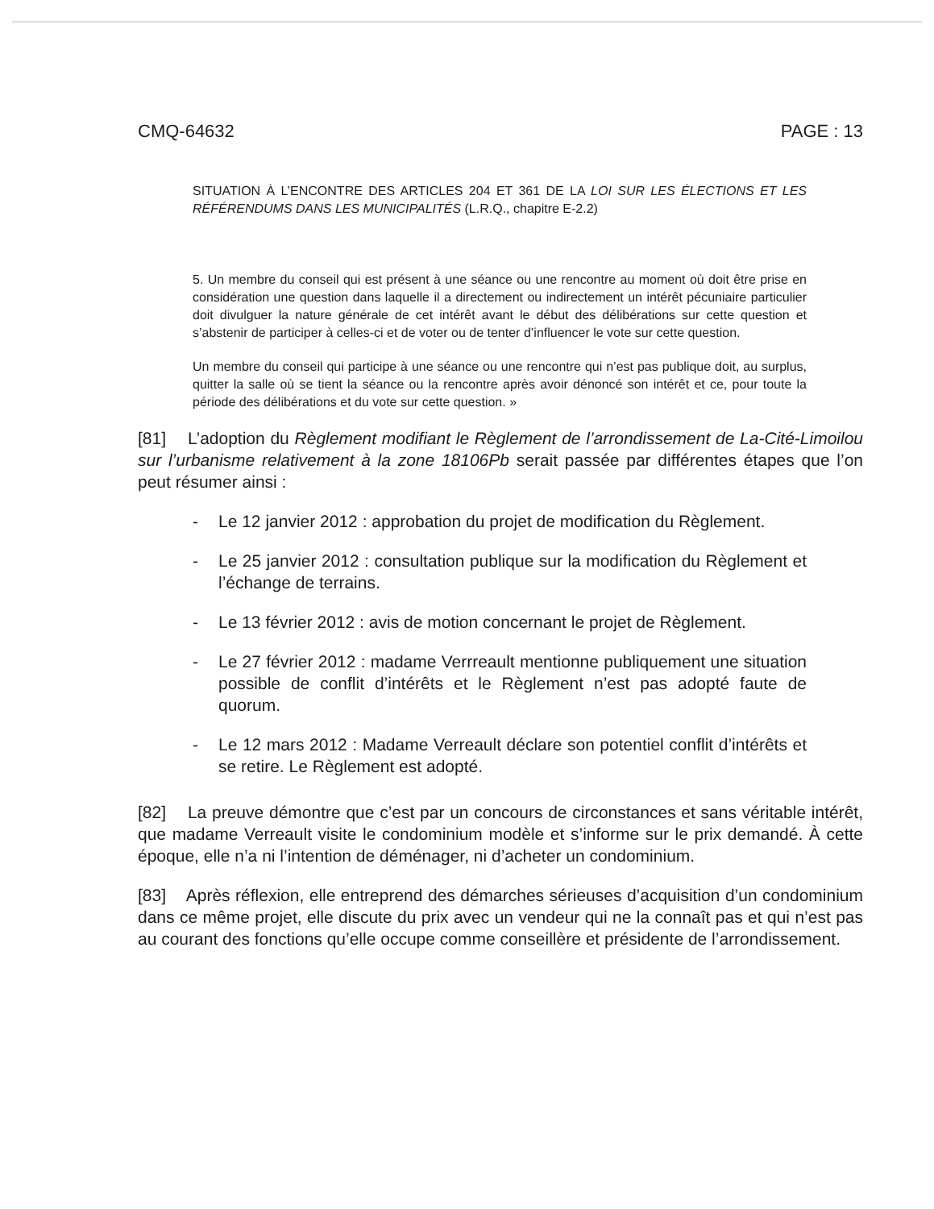CMQ-64632 PAGE : 13
SITUATION À L’ENCONTRE DES ARTICLES 204 ET 361 DE LA LOI SUR LES ÉLECTIONS ET LES RÉFÉRENDUMS DANS LES MUNICIPALITÉS (L.R.Q., chapitre E-2.2)
5. Un membre du conseil qui est présent à une séance ou une rencontre au moment où doit être prise en considération une question dans laquelle il a directement ou indirectement un intérêt pécuniaire particulier doit divulguer la nature générale de cet intérêt avant le début des délibérations sur cette question et s’abstenir de participer à celles-ci et de voter ou de tenter d’influencer le vote sur cette question.
Un membre du conseil qui participe à une séance ou une rencontre qui n’est pas publique doit, au surplus, quitter la salle où se tient la séance ou la rencontre après avoir dénoncé son intérêt et ce, pour toute la période des délibérations et du vote sur cette question. »
[81] L’adoption du Règlement modifiant le Règlement de l’arrondissement de La-Cité-Limoilou sur l’urbanisme relativement à la zone 18106Pb serait passée par différentes étapes que l’on peut résumer ainsi :
- Le 12 janvier 2012 : approbation du projet de modification du Règlement.
- Le 25 janvier 2012 : consultation publique sur la modification du Règlement et l’échange de terrains.
- Le 13 février 2012 : avis de motion concernant le projet de Règlement.
- Le 27 février 2012 : madame Verrreault mentionne publiquement une situation possible de conflit d’intérêts et le Règlement n’est pas adopté faute de quorum.
- Le 12 mars 2012 : Madame Verreault déclare son potentiel conflit d’intérêts et se retire. Le Règlement est adopté.
[82] La preuve démontre que c’est par un concours de circonstances et sans véritable intérêt, que madame Verreault visite le condominium modèle et s’informe sur le prix demandé. À cette époque, elle n’a ni l’intention de déménager, ni d’acheter un condominium.
[83] Après réflexion, elle entreprend des démarches sérieuses d’acquisition d’un condominium dans ce même projet, elle discute du prix avec un vendeur qui ne la connaît pas et qui n’est pas au courant des fonctions qu’elle occupe comme conseillère et présidente de l’arrondissement.